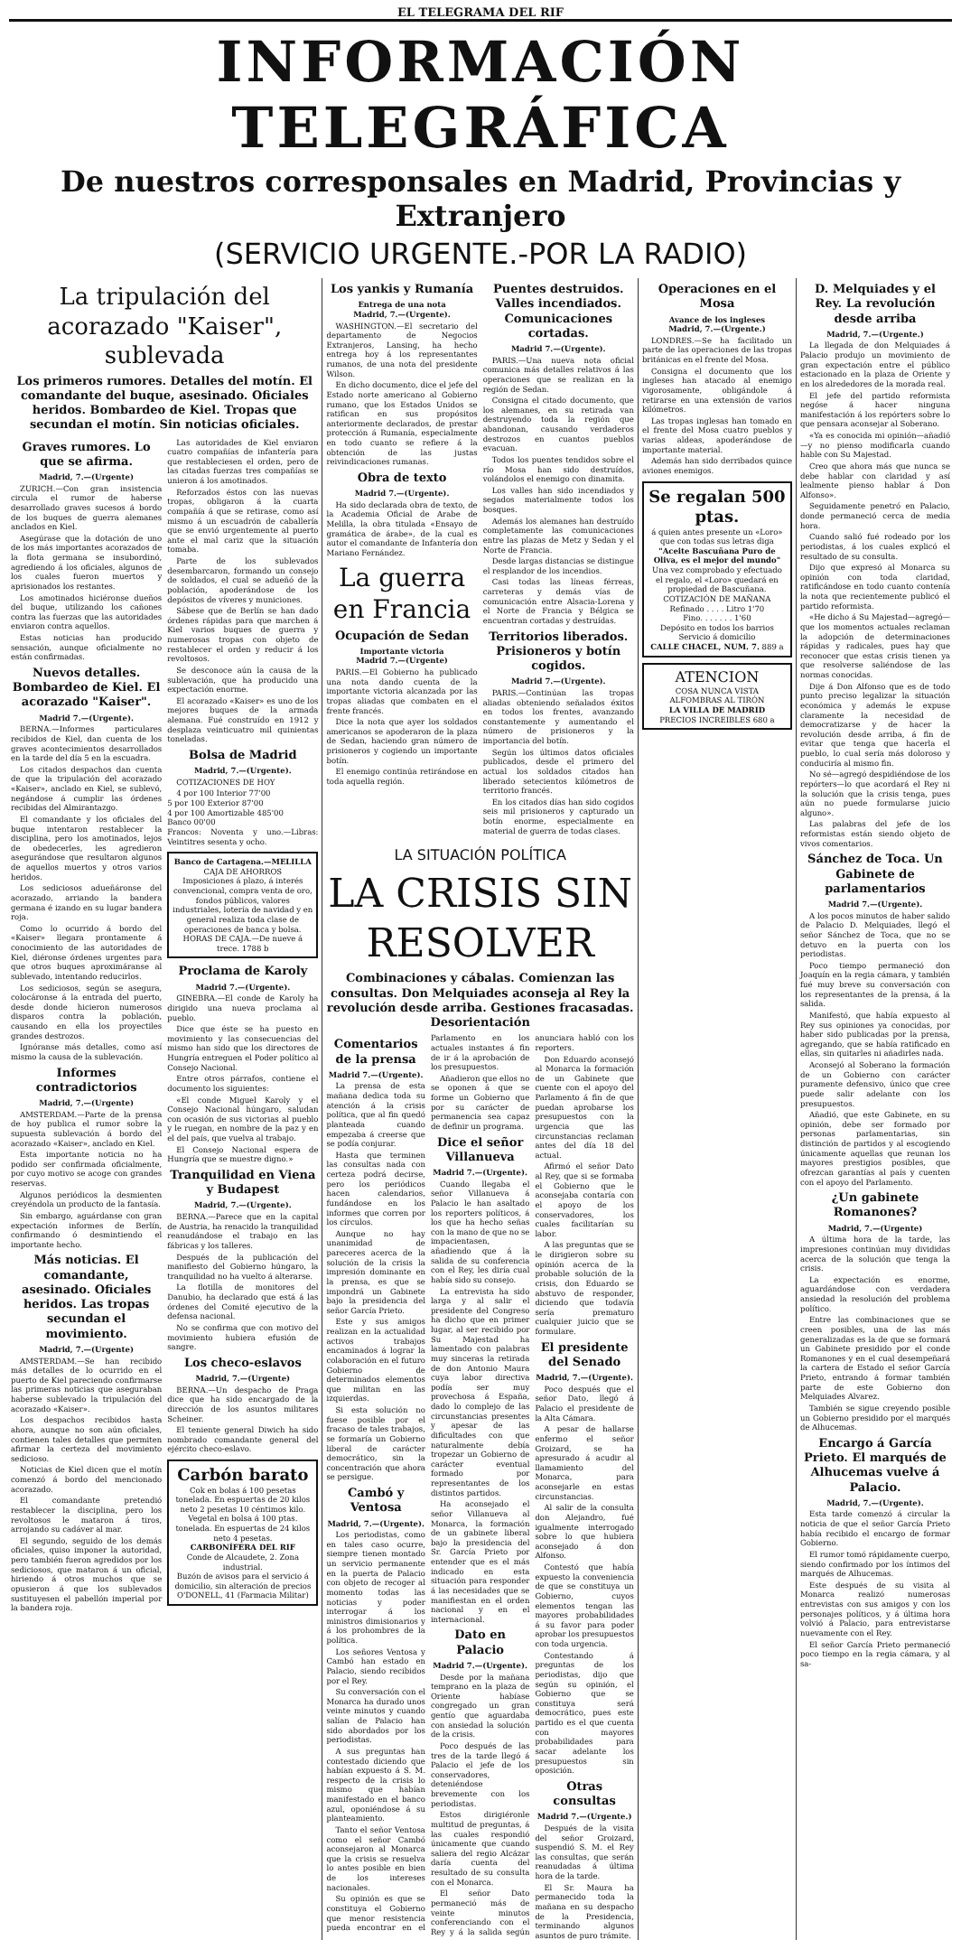EL TELEGRAMA DEL RIF
INFORMACIÓN TELEGRÁFICA
De nuestros corresponsales en Madrid, Provincias y Extranjero
(SERVICIO URGENTE.-POR LA RADIO)
La tripulación del acorazado "Kaiser", sublevada
Los primeros rumores. Detalles del motín. El comandante del buque, asesinado. Oficiales heridos. Bombardeo de Kiel. Tropas que secundan el motín. Sin noticias oficiales.
Graves rumores. Lo que se afirma.
Madrid, 7.—(Urgente)
ZURICH.—Con gran insistencia circula el rumor de haberse desarrollado graves sucesos á bordo de los buques de guerra alemanes anclados en Kiel.
Asegúrase que la dotación de uno de los más importantes acorazados de la flota germana se insubordinó, agrediendo á los oficiales, algunos de los cuales fueron muertos y aprisionados los restantes.
Los amotinados hiciéronse dueños del buque, utilizando los cañones contra las fuerzas que las autoridades enviaron contra aquellos.
Estas noticias han producido sensación, aunque oficialmente no están confirmadas.
Nuevos detalles. Bombardeo de Kiel. El acorazado "Kaiser".
Madrid 7.—(Urgente).
BERNA.—Informes particulares recibidos de Kiel, dan cuenta de los graves acontecimientos desarrollados en la tarde del día 5 en la escuadra.
Los citados despachos dan cuenta de que la tripulación del acorazado «Kaiser», anclado en Kiel, se sublevó, negándose á cumplir las órdenes recibidas del Almirantazgo.
El comandante y los oficiales del buque intentaron restablecer la disciplina, pero los amotinados, lejos de obedecerles, les agredieron asegurándose que resultaron algunos de aquellos muertos y otros varios heridos.
Los sediciosos adueñáronse del acorazado, arriando la bandera germana é izando en su lugar bandera roja.
Como lo ocurrido á bordo del «Kaiser» llegara prontamente á conocimiento de las autoridades de Kiel, diéronse órdenes urgentes para que otros buques aproximáranse al sublevado, intentando reducirlos.
Los sediciosos, según se asegura, colocáronse á la entrada del puerto, desde donde hicieron numerosos disparos contra la población, causando en ella los proyectiles grandes destrozos.
Ignóranse más detalles, como así mismo la causa de la sublevación.
Informes contradictorios
Madrid, 7.—(Urgente)
AMSTERDAM.—Parte de la prensa de hoy publica el rumor sobre la supuesta sublevación á bordo del acorazado «Kaiser», anclado en Kiel.
Esta importante noticia no ha podido ser confirmada oficialmente, por cuyo motivo se acoge con grandes reservas.
Algunos periódicos la desmienten creyéndola un producto de la fantasía.
Sin embargo, aguárdanse con gran expectación informes de Berlín, confirmando ó desmintiendo el importante hecho.
Más noticias. El comandante, asesinado. Oficiales heridos. Las tropas secundan el movimiento.
Madrid, 7.—(Urgente)
AMSTERDAM.—Se han recibido más detalles de lo ocurrido en el puerto de Kiel pareciendo confirmarse las primeras noticias que aseguraban haberse sublevado la tripulación del acorazado «Kaiser».
Los despachos recibidos hasta ahora, aunque no son aún oficiales, contienen tales detalles que permiten afirmar la certeza del movimiento sedicioso.
Noticias de Kiel dicen que el motín comenzó á bordo del mencionado acorazado.
El comandante pretendió restablecer la disciplina, pero los revoltosos le mataron á tiros, arrojando su cadáver al mar.
El segundo, seguido de los demás oficiales, quiso imponer la autoridad, pero también fueron agredidos por los sediciosos, que mataron á un oficial, hiriendo á otros muchos que se opusieron á que los sublevados sustituyesen el pabellón imperial por la bandera roja.
Las autoridades de Kiel enviaron cuatro compañías de infantería para que restableciesen el orden, pero de las citadas fuerzas tres compañías se unieron á los amotinados.
Reforzados éstos con las nuevas tropas, obligaron á la cuarta compañía á que se retirase, como así mismo á un escuadrón de caballería que se envió urgentemente al puerto ante el mal cariz que la situación tomaba.
Parte de los sublevados desembarcaron, formando un consejo de soldados, el cual se adueñó de la población, apoderándose de los depósitos de víveres y municiones.
Sábese que de Berlín se han dado órdenes rápidas para que marchen á Kiel varios buques de guerra y numerosas tropas con objeto de restablecer el orden y reducir á los revoltosos.
Se desconoce aún la causa de la sublevación, que ha producido una expectación enorme.
El acorazado «Kaiser» es uno de los mejores buques de la armada alemana. Fué construído en 1912 y desplaza veinticuatro mil quinientas toneladas.
Bolsa de Madrid
Madrid, 7.—(Urgente).
COTIZACIONES DE HOY
4 por 100 Interior 77'00
5 por 100 Exterior 87'00
4 por 100 Amortizable 485'00
Banco 00'00
Francos: Noventa y uno.—Libras: Veintitres sesenta y ocho.
Banco de Cartagena.—MELILLA
CAJA DE AHORROS
Imposiciones á plazo, á interés convencional, compra venta de oro, fondos públicos, valores industriales, lotería de navidad y en general realiza toda clase de operaciones de banca y bolsa.
HORAS DE CAJA.—De nueve á trece. 1788 b
Proclama de Karoly
Madrid 7.—(Urgente).
GINEBRA.—El conde de Karoly ha dirigido una nueva proclama al pueblo.
Dice que éste se ha puesto en movimiento y las consecuencias del mismo han sido que los directores de Hungría entreguen el Poder político al Consejo Nacional.
Entre otros párrafos, contiene el documento los siguientes:
«El conde Miguel Karoly y el Consejo Nacional húngaro, saludan con ocasión de sus victorias al pueblo y le ruegan, en nombre de la paz y en el del país, que vuelva al trabajo.
El Consejo Nacional espera de Hungría que se muestre digno.»
Tranquilidad en Viena y Budapest
Madrid, 7.—(Urgente).
BERNA.—Parece que en la capital de Austria, ha renacido la tranquilidad reanudándose el trabajo en las fábricas y los talleres.
Después de la publicación del manifiesto del Gobierno húngaro, la tranquilidad no ha vuelto á alterarse.
La flotilla de monitores del Danubio, ha declarado que está á las órdenes del Comité ejecutivo de la defensa nacional.
No se confirma que con motivo del movimiento hubiera efusión de sangre.
Los checo-eslavos
Madrid, 7.—(Urgente)
BERNA.—Un despacho de Praga dice que ha sido encargado de la dirección de los asuntos militares Scheiner.
El teniente general Diwich ha sido nombrado comandante general del ejército checo-eslavo.
Carbón barato
Cok en bolas á 100 pesetas tonelada. En espuertas de 20 kilos neto 2 pesetas 10 céntimos kilo.
Vegetal en bolsa á 100 ptas. tonelada. En espuertas de 24 kilos neto 4 pesetas.
CARBONÍFERA DEL RIF
Conde de Alcaudete, 2. Zona industrial.
Buzón de avisos para el servicio á domicilio, sin alteración de precios O'DONELL, 41 (Farmacia Militar)
Los yankis y Rumanía
Entrega de una nota
Madrid, 7.—(Urgente).
WASHINGTON.—El secretario del departamento de Negocios Extranjeros, Lansing, ha hecho entrega hoy á los representantes rumanos, de una nota del presidente Wilson.
En dicho documento, dice el jefe del Estado norte americano al Gobierno rumano, que los Estados Unidos se ratifican en sus propósitos anteriormente declarados, de prestar protección á Rumanía, especialmente en todo cuanto se refiere á la obtención de las justas reivindicaciones rumanas.
Obra de texto
Madrid 7.—(Urgente).
Ha sido declarada obra de texto, de la Academia Oficial de Arabe de Melilla, la obra titulada «Ensayo de gramática de árabe», de la cual es autor el comandante de Infantería don Mariano Fernández.
La guerra en Francia
Ocupación de Sedan
Importante victoria
Madrid 7.—(Urgente)
PARIS.—El Gobierno ha publicado una nota dando cuenta de la importante victoria alcanzada por las tropas aliadas que combaten en el frente francés.
Dice la nota que ayer los soldados americanos se apoderaron de la plaza de Sedan, haciendo gran número de prisioneros y cogiendo un importante botín.
El enemigo continúa retirándose en toda aquella región.
Puentes destruidos. Valles incendiados. Comunicaciones cortadas.
Madrid 7.—(Urgente).
PARIS.—Una nueva nota oficial comunica más detalles relativos á las operaciones que se realizan en la región de Sedan.
Consigna el citado documento, que los alemanes, en su retirada van destruyendo toda la región que abandonan, causando verdaderos destrozos en cuantos pueblos evacuan.
Todos los puentes tendidos sobre el río Mosa han sido destruídos, volándolos el enemigo con dinamita.
Los valles han sido incendiados y segados materialmente todos los bosques.
Además los alemanes han destruído completamente las comunicaciones entre las plazas de Metz y Sedan y el Norte de Francia.
Desde largas distancias se distingue el resplandor de los incendios.
Casi todas las líneas férreas, carreteras y demás vías de comunicación entre Alsacia-Lorena y el Norte de Francia y Bélgica se encuentran cortadas y destruídas.
Territorios liberados. Prisioneros y botín cogidos.
Madrid 7.—(Urgente).
PARIS.—Continúan las tropas aliadas obteniendo señalados éxitos en todos los frentes, avanzando constantemente y aumentando el número de prisioneros y la importancia del botín.
Según los últimos datos oficiales publicados, desde el primero del actual los soldados citados han liberado setecientos kilómetros de territorio francés.
En los citados días han sido cogidos seis mil prisioneros y capturado un botín enorme, especialmente en material de guerra de todas clases.
LA SITUACIÓN POLÍTICA
LA CRISIS SIN RESOLVER
Combinaciones y cábalas. Comienzan las consultas. Don Melquiades aconseja al Rey la revolución desde arriba. Gestiones fracasadas. Desorientación
Comentarios de la prensa
Madrid 7.—(Urgente).
La prensa de esta mañana dedica toda su atención á la crisis política, que al fin quedó planteada cuando empezaba á creerse que se podía conjurar.
Hasta que terminen las consultas nada con certeza podrá decirse, pero los periódicos hacen calendarios, fundándose en los informes que corren por los círculos.
Aunque no hay unanimidad de pareceres acerca de la solución de la crisis la impresión dominante en la prensa, es que se impondrá un Gabinete bajo la presidencia del señor García Prieto.
Este y sus amigos realizan en la actualidad activos trabajos encaminados á lograr la colaboración en el futuro Gobierno de determinados elementos que militan en las izquierdas.
Si esta solución no fuese posible por el fracaso de tales trabajos, se formaría un Gobierno liberal de carácter democrático, sin la concentración que ahora se persigue.
Cambó y Ventosa
Madrid, 7.—(Urgente).
Los periodistas, como en tales caso ocurre, siempre tienen montado un servicio permanente en la puerta de Palacio con objeto de recoger al momento todas las noticias y poder interrogar á los ministros dimisionarios y á los prohombres de la política.
Los señores Ventosa y Cambó han estado en Palacio, siendo recibidos por el Rey.
Su conversación con el Monarca ha durado unos veinte minutos y cuando salían de Palacio han sido abordados por los periodistas.
A sus preguntas han contestado diciendo que habían expuesto á S. M. respecto de la crisis lo mismo que habían manifestado en el banco azul, oponiéndose á su planteamiento.
Tanto el señor Ventosa como el señor Cambó aconsejaron al Monarca que la crisis se resuelva lo antes posible en bien de los intereses nacionales.
Su opinión es que se constituya el Gobierno que menor resistencia pueda encontrar en el Parlamento en los actuales instantes á fin de ir á la aprobación de los presupuestos.
Añadieron que ellos no se oponen á que se forme un Gobierno que por su carácter de permanencia sea capaz de definir un programa.
Dice el señor Villanueva
Madrid 7.—(Urgente).
Cuando llegaba el señor Villanueva á Palacio le han asaltado los reporters políticos, á los que ha hecho señas con la mano de que no se impacientasen, añadiendo que á la salida de su conferencia con el Rey, les diría cual había sido su consejo.
La entrevista ha sido larga y al salir el presidente del Congreso ha dicho que en primer lugar, al ser recibido por Su Majestad ha lamentado con palabras muy sinceras la retirada de don Antonio Maura cuya labor directiva podía ser muy provechosa á España, dado lo complejo de las circunstancias presentes y apesar de las dificultades con que naturalmente debía tropezar un Gobierno de carácter eventual formado por representantes de los distintos partidos.
Ha aconsejado el señor Villanueva al Monarca, la formación de un gabinete liberal bajo la presidencia del Sr. García Prieto por entender que es el más indicado en esta situación para responder á las necesidades que se manifiestan en el orden nacional y en el internacional.
Dato en Palacio
Madrid 7.—(Urgente).
Desde por la mañana temprano en la plaza de Oriente habíase congregado un gran gentío que aguardaba con ansiedad la solución de la crisis.
Poco después de las tres de la tarde llegó á Palacio el jefe de los conservadores, deteniéndose brevemente con los periodistas.
Estos dirigiéronle multitud de preguntas, á las cuales respondió únicamente que cuando saliera del regio Alcázar daría cuenta del resultado de su consulta con el Monarca.
El señor Dato permaneció más de veinte minutos conferenciando con el Rey y á la salida según anunciara habló con los reporters.
Don Eduardo aconsejó al Monarca la formación de un Gabinete que cuente con el apoyo del Parlamento á fin de que puedan aprobarse los presupuestos con la urgencia que las circunstancias reclaman antes del día 18 del actual.
Afirmó el señor Dato al Rey, que si se formaba el Gobierno que le aconsejaba contaría con el apoyo de los conservadores, los cuales facilitarían su labor.
A las preguntas que se le dirigieron sobre su opinión acerca de la probable solución de la crisis, don Eduardo se abstuvo de responder, diciendo que todavía sería prematuro cualquier juicio que se formulare.
El presidente del Senado
Madrid, 7.—(Urgente).
Poco después que el señor Dato, llegó á Palacio el presidente de la Alta Cámara.
A pesar de hallarse enfermo el señor Groizard, se ha apresurado á acudir al llamamiento del Monarca, para aconsejarle en estas circunstancias.
Al salir de la consulta don Alejandro, fué igualmente interrogado sobre lo que hubiera aconsejado á don Alfonso.
Contestó que había expuesto la conveniencia de que se constituya un Gobierno, cuyos elementos tengan las mayores probabilidades á su favor para poder aprobar los presupuestos con toda urgencia.
Contestando á preguntas de los periodistas, dijo que según su opinión, el Gobierno que se constituya será democrático, pues este partido es el que cuenta con mayores probabilidades para sacar adelante los presupuestos sin oposición.
Otras consultas
Madrid 7.—(Urgente.)
Después de la visita del señor Groizard, suspendió S. M. el Rey las consultas, que serán reanudadas á última hora de la tarde.
El Sr. Maura ha permanecido toda la mañana en su despacho de la Presidencia, terminando algunos asuntos de puro trámite.
Operaciones en el Mosa
Avance de los ingleses
Madrid, 7.—(Urgente.)
LONDRES.—Se ha facilitado un parte de las operaciones de las tropas británicas en el frente del Mosa.
Consigna el documento que los ingleses han atacado al enemigo vigorosamente, obligándole á retirarse en una extensión de varios kilómetros.
Las tropas inglesas han tomado en el frente del Mosa cuatro pueblos y varias aldeas, apoderándose de importante material.
Además han sido derribados quince aviones enemigos.
Se regalan 500 ptas.
á quien antes presente un «Loro» que con todas sus letras diga
"Aceite Bascuñana Puro de Oliva, es el mejor del mundo"
Una vez comprobado y efectuado el regalo, el «Loro» quedará en propiedad de Bascuñana.
COTIZACIÓN DE MAÑANA
Refinado . . . . Litro 1'70
Fino. . . . . . . 1'60
Depósito en todos los barrios
Servicio á domicilio
CALLE CHACEL, NUM. 7. 889 a
ATENCION
COSA NUNCA VISTA
ALFOMBRAS AL TIRÓN
LA VILLA DE MADRID
PRECIOS INCREIBLES 680 a
D. Melquiades y el Rey. La revolución desde arriba
Madrid, 7.—(Urgente.)
La llegada de don Melquiades á Palacio produjo un movimiento de gran expectación entre el público estacionado en la plaza de Oriente y en los alrededores de la morada real.
El jefe del partido reformista negóse á hacer ninguna manifestación á los repórters sobre lo que pensara aconsejar al Soberano.
«Ya es conocida mi opinión—añadió—y no pienso modificarla cuando hable con Su Majestad.
Creo que ahora más que nunca se debe hablar con claridad y así lealmente pienso hablar á Don Alfonso».
Seguidamente penetró en Palacio, donde permaneció cerca de media hora.
Cuando salió fué rodeado por los periodistas, á los cuales explicó el resultado de su consulta.
Dijo que expresó al Monarca su opinión con toda claridad, ratificándose en todo cuanto contenía la nota que recientemente publicó el partido reformista.
«He dicho á Su Majestad—agregó—que los momentos actuales reclaman la adopción de determinaciones rápidas y radicales, pues hay que reconocer que estas crisis tienen ya que resolverse saliéndose de las normas conocidas.
Dije á Don Alfonso que es de todo punto preciso legalizar la situación económica y además le expuse claramente la necesidad de democratizarse y de hacer la revolución desde arriba, á fin de evitar que tenga que hacerla el pueblo, lo cual sería más doloroso y conduciría al mismo fin.
No sé—agregó despidiéndose de los repórters—lo que acordará el Rey ni la solución que la crisis tenga, pues aún no puede formularse juicio alguno».
Las palabras del jefe de los reformistas están siendo objeto de vivos comentarios.
Sánchez de Toca. Un Gabinete de parlamentarios
Madrid 7.—(Urgente).
A los pocos minutos de haber salido de Palacio D. Melquiades, llegó el señor Sánchez de Toca, que no se detuvo en la puerta con los periodistas.
Poco tiempo permaneció don Joaquín en la regia cámara, y también fué muy breve su conversación con los representantes de la prensa, á la salida.
Manifestó, que había expuesto al Rey sus opiniones ya conocidas, por haber sido publicadas por la prensa, agregando, que se había ratificado en ellas, sin quitarles ni añadirles nada.
Aconsejó al Soberano la formación de un Gobierno con carácter puramente defensivo, único que cree puede salir adelante con los presupuestos.
Añadió, que este Gabinete, en su opinión, debe ser formado por personas parlamentarias, sin distinción de partidos y al escogiendo únicamente aquellas que reunan los mayores prestigios posibles, que ofrezcan garantías al país y cuenten con el apoyo del Parlamento.
¿Un gabinete Romanones?
Madrid, 7.—(Urgente)
A última hora de la tarde, las impresiones continúan muy divididas acerca de la solución que tenga la crisis.
La expectación es enorme, aguardándose con verdadera ansiedad la resolución del problema político.
Entre las combinaciones que se creen posibles, una de las más generalizadas es la de que se formará un Gabinete presidido por el conde Romanones y en el cual desempeñará la cartera de Estado el señor García Prieto, entrando á formar también parte de este Gobierno don Melquiades Alvarez.
También se sigue creyendo posible un Gobierno presidido por el marqués de Alhucemas.
Encargo á García Prieto. El marqués de Alhucemas vuelve á Palacio.
Madrid, 7.—(Urgente).
Esta tarde comenzó á circular la noticia de que el señor García Prieto había recibido el encargo de formar Gobierno.
El rumor tomó rápidamente cuerpo, siendo confirmado por los íntimos del marqués de Alhucemas.
Este después de su visita al Monarca realizó numerosas entrevistas con sus amigos y con los personajes políticos, y á última hora volvió á Palacio, para entrevistarse nuevamente con el Rey.
El señor García Prieto permaneció poco tiempo en la regia cámara, y al sa-